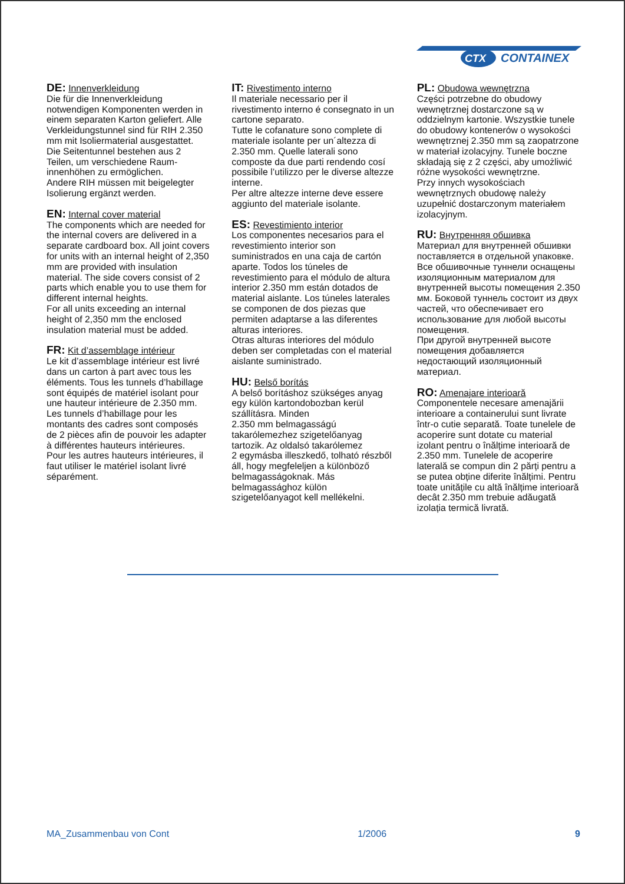CTX
CONTAINEX
DE: Innenverkleidung
Die für die Innenverkleidung notwendigen Komponenten werden in einem separaten Karton geliefert. Alle Verkleidungstunnel sind für RIH 2.350 mm mit Isoliermaterial ausgestattet. Die Seitentunnel bestehen aus 2 Teilen, um verschiedene Raum-innenhöhen zu ermöglichen.
Andere RIH müssen mit beigelegter Isolierung ergänzt werden.
EN: Internal cover material
The components which are needed for the internal covers are delivered in a separate cardboard box. All joint covers for units with an internal height of 2,350 mm are provided with insulation material. The side covers consist of 2 parts which enable you to use them for different internal heights.
For all units exceeding an internal height of 2,350 mm the enclosed insulation material must be added.
FR: Kit d’assemblage intérieur
Le kit d’assemblage intérieur est livré dans un carton à part avec tous les éléments. Tous les tunnels d’habillage sont équipés de matériel isolant pour une hauteur intérieure de 2.350 mm. Les tunnels d’habillage pour les montants des cadres sont composés de 2 pièces afin de pouvoir les adapter à différentes hauteurs intérieures.
Pour les autres hauteurs intérieures, il faut utiliser le matériel isolant livré séparément.
IT: Rivestimento interno
Il materiale necessario per il rivestimento interno é consegnato in un cartone separato.
Tutte le cofanature sono complete di materiale isolante per un´altezza di 2.350 mm. Quelle laterali sono composte da due parti rendendo cosí possibile l’utilizzo per le diverse altezze interne.
Per altre altezze interne deve essere aggiunto del materiale isolante.
ES: Revestimiento interior
Los componentes necesarios para el revestimiento interior son suministrados en una caja de cartón aparte. Todos los túneles de revestimiento para el módulo de altura interior 2.350 mm están dotados de material aislante. Los túneles laterales se componen de dos piezas que permiten adaptarse a las diferentes alturas interiores.
Otras alturas interiores del módulo deben ser completadas con el material aislante suministrado.
HU: Belső borítás
A belső borításhoz szükséges anyag egy külön kartondobozban kerül szállításra. Minden
2.350 mm belmagasságú takarólemezhez szigetelőanyag tartozik. Az oldalsó takarólemez
2 egymásba illeszkedő, tolható részből áll, hogy megfeleljen a különböző belmagasságoknak. Más belmagassághoz külön szigetelőanyagot kell mellékelni.
PL: Obudowa wewnętrzna
Części potrzebne do obudowy wewnętrznej dostarczone są w oddzielnym kartonie. Wszystkie tunele do obudowy kontenerów o wysokości wewnętrznej 2.350 mm są zaopatrzone w materiał izolacyjny. Tunele boczne składają się z 2 części, aby umożliwić różne wysokości wewnętrzne.
Przy innych wysokościach wewnętrznych obudowę należy uzupełnić dostarczonym materiałem izolacyjnym.
RU: Внутренняя обшивка
Материал для внутренней обшивки поставляется в отдельной упаковке. Все обшивочные туннели оснащены изоляционным материалом для внутренней высоты помещения 2.350 мм. Боковой туннель состоит из двух частей, что обеспечивает его использование для любой высоты помещения.
При другой внутренней высоте помещения добавляется недостающий изоляционный материал.
RO: Amenajare interioară
Componentele necesare amenajării interioare a containerului sunt livrate într-o cutie separată. Toate tunelele de acoperire sunt dotate cu material izolant pentru o înălțime interioară de 2.350 mm. Tunelele de acoperire laterală se compun din 2 părți pentru a se putea obține diferite înălțimi. Pentru toate unitățile cu altă înălțime interioară decât 2.350 mm trebuie adăugată izolația termică livrată.
MA_Zusammenbau von Cont 1/2006 9